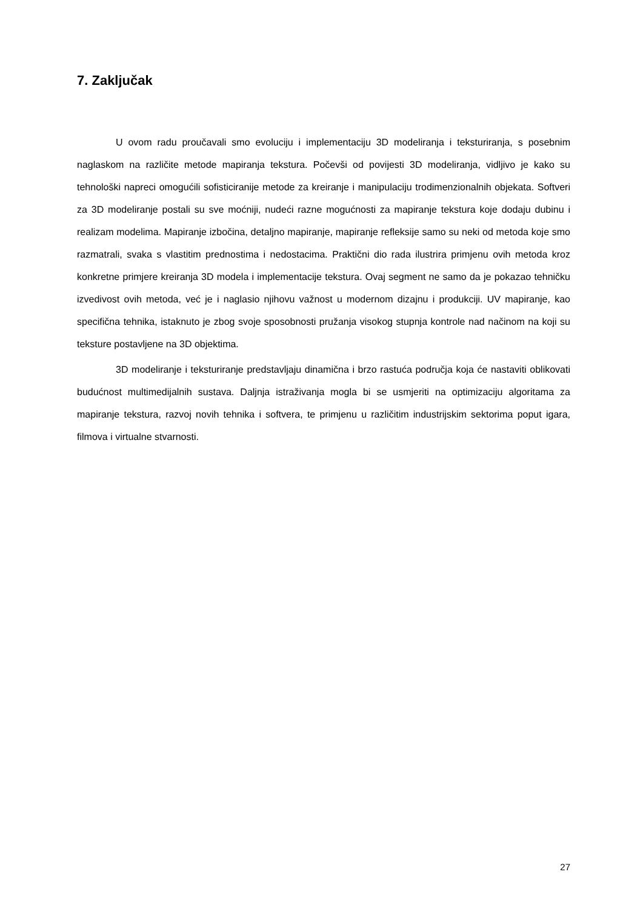7. Zaključak
U ovom radu proučavali smo evoluciju i implementaciju 3D modeliranja i teksturiranja, s posebnim naglaskom na različite metode mapiranja tekstura. Počevši od povijesti 3D modeliranja, vidljivo je kako su tehnološki napreci omogućili sofisticiranije metode za kreiranje i manipulaciju trodimenzionalnih objekata. Softveri za 3D modeliranje postali su sve moćniji, nudeći razne mogućnosti za mapiranje tekstura koje dodaju dubinu i realizam modelima. Mapiranje izbočina, detaljno mapiranje, mapiranje refleksije samo su neki od metoda koje smo razmatrali, svaka s vlastitim prednostima i nedostacima. Praktični dio rada ilustrira primjenu ovih metoda kroz konkretne primjere kreiranja 3D modela i implementacije tekstura. Ovaj segment ne samo da je pokazao tehničku izvedivost ovih metoda, već je i naglasio njihovu važnost u modernom dizajnu i produkciji. UV mapiranje, kao specifična tehnika, istaknuto je zbog svoje sposobnosti pružanja visokog stupnja kontrole nad načinom na koji su teksture postavljene na 3D objektima.
3D modeliranje i teksturiranje predstavljaju dinamična i brzo rastuća područja koja će nastaviti oblikovati budućnost multimedijalnih sustava. Daljnja istraživanja mogla bi se usmjeriti na optimizaciju algoritama za mapiranje tekstura, razvoj novih tehnika i softvera, te primjenu u različitim industrijskim sektorima poput igara, filmova i virtualne stvarnosti.
27